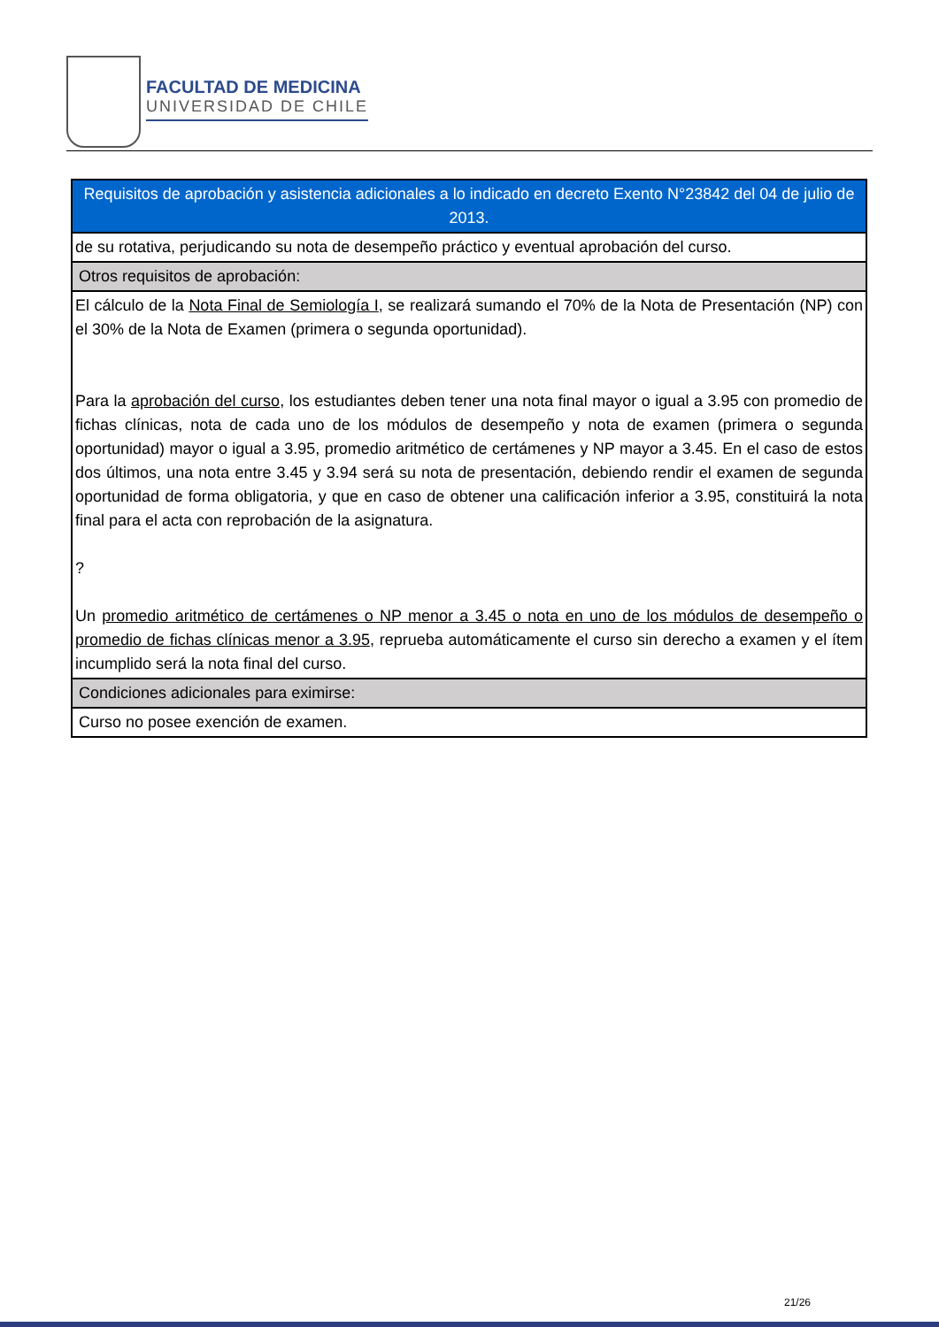FACULTAD DE MEDICINA
UNIVERSIDAD DE CHILE
| Requisitos de aprobación y asistencia adicionales a lo indicado en decreto Exento N°23842 del 04 de julio de 2013. |
| de su rotativa, perjudicando su nota de desempeño práctico y eventual aprobación del curso. |
| Otros requisitos de aprobación: |
| El cálculo de la Nota Final de Semiología I , se realizará sumando el 70% de la Nota de Presentación (NP) con el 30% de la Nota de Examen (primera o segunda oportunidad). Para la aprobación del curso , los estudiantes deben tener una nota final mayor o igual a 3.95 con promedio de fichas clínicas, nota de cada uno de los módulos de desempeño y nota de examen (primera o segunda oportunidad) mayor o igual a 3.95, promedio aritmético de certámenes y NP mayor a 3.45. En el caso de estos dos últimos, una nota entre 3.45 y 3.94 será su nota de presentación, debiendo rendir el examen de segunda oportunidad de forma obligatoria, y que en caso de obtener una calificación inferior a 3.95, constituirá la nota final para el acta con reprobación de la asignatura. ? Un promedio aritmético de certámenes o NP menor a 3.45 o nota en uno de los módulos de desempeño o promedio de fichas clínicas menor a 3.95 , reprueba automáticamente el curso sin derecho a examen y el ítem incumplido será la nota final del curso. |
| Condiciones adicionales para eximirse: |
| Curso no posee exención de examen. |
21/26